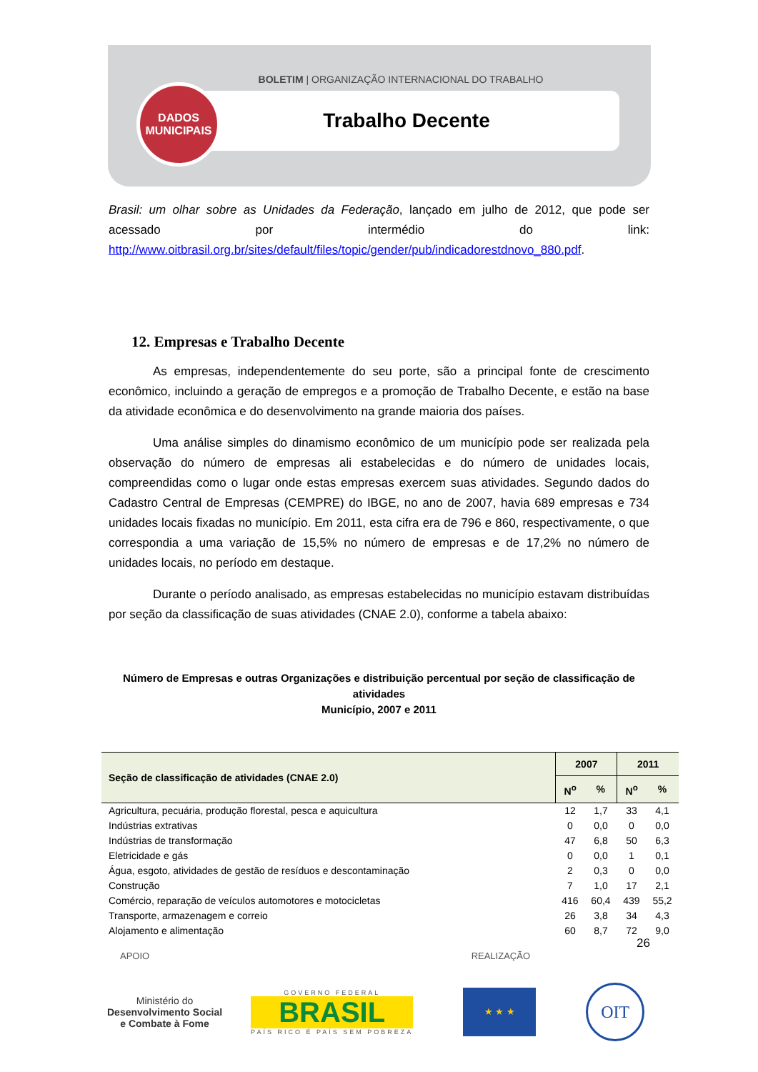BOLETIM | ORGANIZAÇÃO INTERNACIONAL DO TRABALHO
Trabalho Decente
DADOS
MUNICIPAIS
Brasil: um olhar sobre as Unidades da Federação, lançado em julho de 2012, que pode ser acessado por intermédio do link: http://www.oitbrasil.org.br/sites/default/files/topic/gender/pub/indicadorestdnovo_880.pdf.
12. Empresas e Trabalho Decente
As empresas, independentemente do seu porte, são a principal fonte de crescimento econômico, incluindo a geração de empregos e a promoção de Trabalho Decente, e estão na base da atividade econômica e do desenvolvimento na grande maioria dos países.
Uma análise simples do dinamismo econômico de um município pode ser realizada pela observação do número de empresas ali estabelecidas e do número de unidades locais, compreendidas como o lugar onde estas empresas exercem suas atividades. Segundo dados do Cadastro Central de Empresas (CEMPRE) do IBGE, no ano de 2007, havia 689 empresas e 734 unidades locais fixadas no município. Em 2011, esta cifra era de 796 e 860, respectivamente, o que correspondia a uma variação de 15,5% no número de empresas e de 17,2% no número de unidades locais, no período em destaque.
Durante o período analisado, as empresas estabelecidas no município estavam distribuídas por seção da classificação de suas atividades (CNAE 2.0), conforme a tabela abaixo:
Número de Empresas e outras Organizações e distribuição percentual por seção de classificação de atividades
Município, 2007 e 2011
| Seção de classificação de atividades (CNAE 2.0) | 2007 | | 2011 | |
| --- | --- | --- | --- | --- |
| | N<sup>o</sup> | % | N<sup>o</sup> | % |
| Agricultura, pecuária, produção florestal, pesca e aquicultura | 12 | 1,7 | 33 | 4,1 |
| Indústrias extrativas | 0 | 0,0 | 0 | 0,0 |
| Indústrias de transformação | 47 | 6,8 | 50 | 6,3 |
| Eletricidade e gás | 0 | 0,0 | 1 | 0,1 |
| Água, esgoto, atividades de gestão de resíduos e descontaminação | 2 | 0,3 | 0 | 0,0 |
| Construção | 7 | 1,0 | 17 | 2,1 |
| Comércio, reparação de veículos automotores e motocicletas | 416 | 60,4 | 439 | 55,2 |
| Transporte, armazenagem e correio | 26 | 3,8 | 34 | 4,3 |
| Alojamento e alimentação | 60 | 8,7 | 72 | 9,0 |
26
APOIO REALIZAÇÃO
Ministério do
Desenvolvimento Social
e Combate à Fome
GOVERNO FEDERAL
BRASIL
PAÍS RICO É PAÍS SEM POBREZA
★ ★ ★
OIT